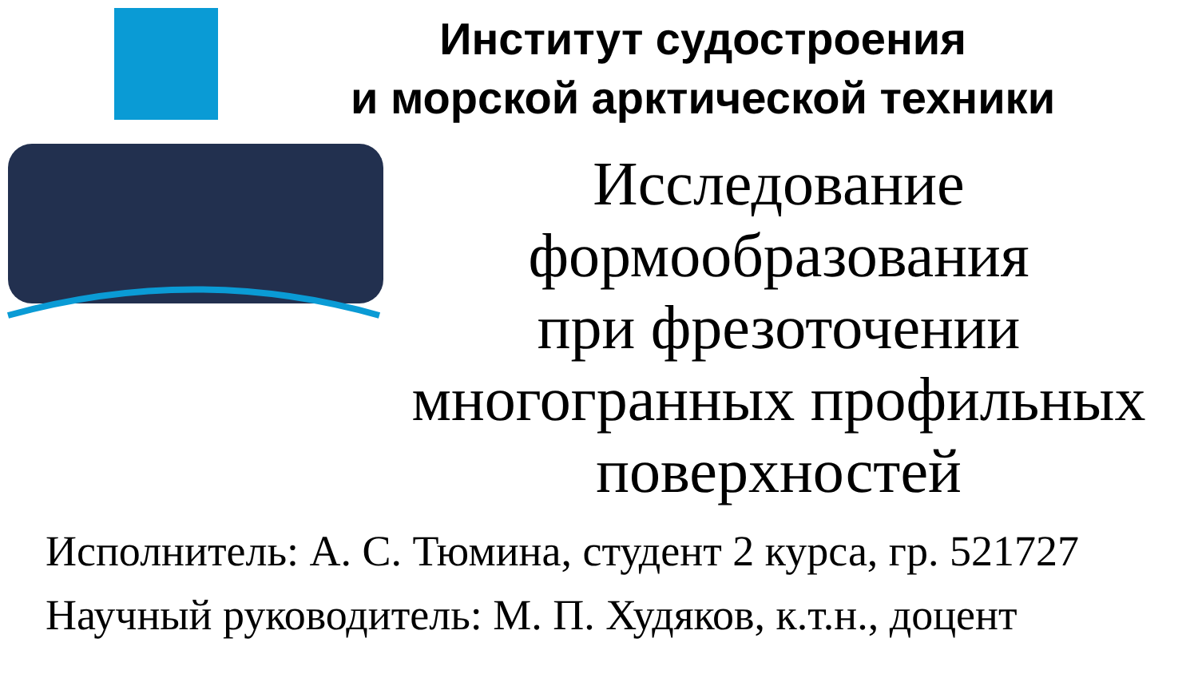Институт судостроения
и морской арктической техники
Исследование
формообразования
при фрезоточении
многогранных профильных
поверхностей
Исполнитель: А. С. Тюмина, студент 2 курса, гр. 521727
Научный руководитель: М. П. Худяков, к.т.н., доцент